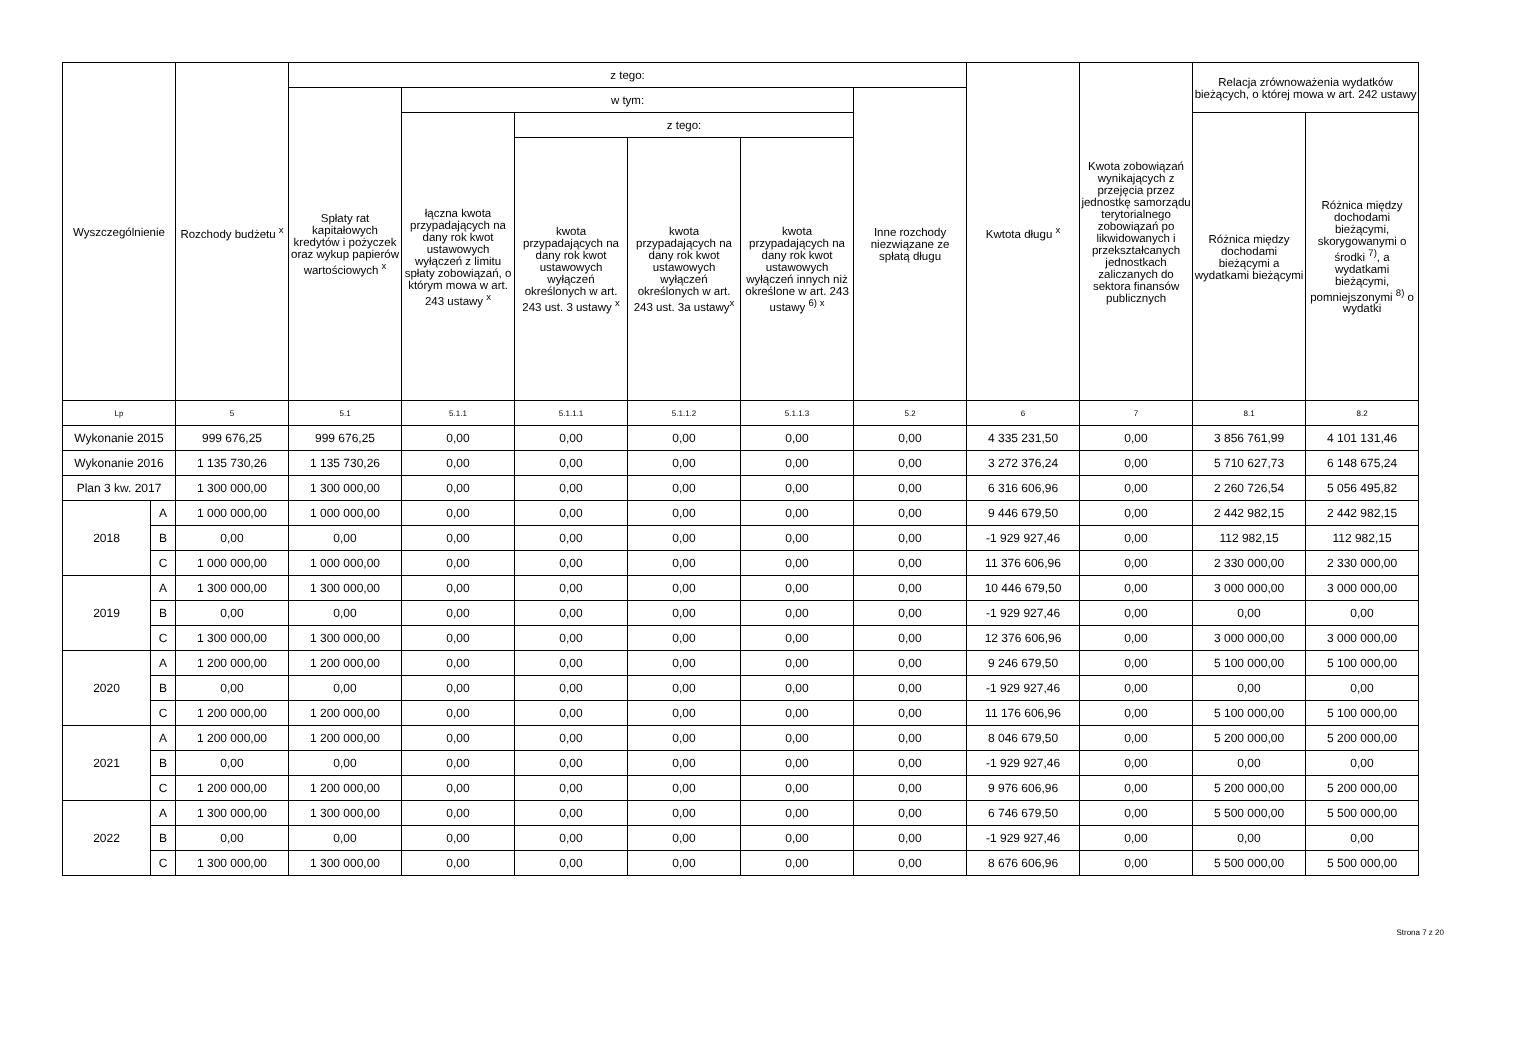| Wyszczególnienie | | Rozchody budżetu <sup>x</sup> | z tego: | | | | | | Kwtota długu <sup>x</sup> | Kwota zobowiązań wynikających z przejęcia przez jednostkę samorządu terytorialnego zobowiązań po likwidowanych i przekształcanych jednostkach zaliczanych do sektora finansów publicznych | Relacja zrównoważenia wydatków bieżących, o której mowa w art. 242 ustawy | |
| --- | --- | --- | --- | --- | --- | --- | --- | --- | --- | --- | --- | --- |
| | | | Spłaty rat kapitałowych kredytów i pożyczek oraz wykup papierów wartościowych <sup>x</sup> | w tym: | | | | Inne rozchody niezwiązane ze spłatą długu | | | | |
| | | | | łączna kwota przypadających na dany rok kwot ustawowych wyłączeń z limitu spłaty zobowiązań, o którym mowa w art. 243 ustawy <sup>x</sup> | z tego: | | | | | | Różnica między dochodami bieżącymi a wydatkami bieżącymi | Różnica między dochodami bieżącymi, skorygowanymi o środki <sup>7)</sup>, a wydatkami bieżącymi, pomniejszonymi <sup>8)</sup> o wydatki |
| | | | | | kwota przypadających na dany rok kwot ustawowych wyłączeń określonych w art. 243 ust. 3 ustawy <sup>x</sup> | kwota przypadających na dany rok kwot ustawowych wyłączeń określonych w art. 243 ust. 3a ustawy<sup>x</sup> | kwota przypadających na dany rok kwot ustawowych wyłączeń innych niż określone w art. 243 ustawy <sup>6) x</sup> | | | | | |
| Lp | | 5 | 5.1 | 5.1.1 | 5.1.1.1 | 5.1.1.2 | 5.1.1.3 | 5.2 | 6 | 7 | 8.1 | 8.2 |
| Wykonanie 2015 | | 999 676,25 | 999 676,25 | 0,00 | 0,00 | 0,00 | 0,00 | 0,00 | 4 335 231,50 | 0,00 | 3 856 761,99 | 4 101 131,46 |
| Wykonanie 2016 | | 1 135 730,26 | 1 135 730,26 | 0,00 | 0,00 | 0,00 | 0,00 | 0,00 | 3 272 376,24 | 0,00 | 5 710 627,73 | 6 148 675,24 |
| Plan 3 kw. 2017 | | 1 300 000,00 | 1 300 000,00 | 0,00 | 0,00 | 0,00 | 0,00 | 0,00 | 6 316 606,96 | 0,00 | 2 260 726,54 | 5 056 495,82 |
| 2018 | A | 1 000 000,00 | 1 000 000,00 | 0,00 | 0,00 | 0,00 | 0,00 | 0,00 | 9 446 679,50 | 0,00 | 2 442 982,15 | 2 442 982,15 |
| | B | 0,00 | 0,00 | 0,00 | 0,00 | 0,00 | 0,00 | 0,00 | -1 929 927,46 | 0,00 | 112 982,15 | 112 982,15 |
| | C | 1 000 000,00 | 1 000 000,00 | 0,00 | 0,00 | 0,00 | 0,00 | 0,00 | 11 376 606,96 | 0,00 | 2 330 000,00 | 2 330 000,00 |
| 2019 | A | 1 300 000,00 | 1 300 000,00 | 0,00 | 0,00 | 0,00 | 0,00 | 0,00 | 10 446 679,50 | 0,00 | 3 000 000,00 | 3 000 000,00 |
| | B | 0,00 | 0,00 | 0,00 | 0,00 | 0,00 | 0,00 | 0,00 | -1 929 927,46 | 0,00 | 0,00 | 0,00 |
| | C | 1 300 000,00 | 1 300 000,00 | 0,00 | 0,00 | 0,00 | 0,00 | 0,00 | 12 376 606,96 | 0,00 | 3 000 000,00 | 3 000 000,00 |
| 2020 | A | 1 200 000,00 | 1 200 000,00 | 0,00 | 0,00 | 0,00 | 0,00 | 0,00 | 9 246 679,50 | 0,00 | 5 100 000,00 | 5 100 000,00 |
| | B | 0,00 | 0,00 | 0,00 | 0,00 | 0,00 | 0,00 | 0,00 | -1 929 927,46 | 0,00 | 0,00 | 0,00 |
| | C | 1 200 000,00 | 1 200 000,00 | 0,00 | 0,00 | 0,00 | 0,00 | 0,00 | 11 176 606,96 | 0,00 | 5 100 000,00 | 5 100 000,00 |
| 2021 | A | 1 200 000,00 | 1 200 000,00 | 0,00 | 0,00 | 0,00 | 0,00 | 0,00 | 8 046 679,50 | 0,00 | 5 200 000,00 | 5 200 000,00 |
| | B | 0,00 | 0,00 | 0,00 | 0,00 | 0,00 | 0,00 | 0,00 | -1 929 927,46 | 0,00 | 0,00 | 0,00 |
| | C | 1 200 000,00 | 1 200 000,00 | 0,00 | 0,00 | 0,00 | 0,00 | 0,00 | 9 976 606,96 | 0,00 | 5 200 000,00 | 5 200 000,00 |
| 2022 | A | 1 300 000,00 | 1 300 000,00 | 0,00 | 0,00 | 0,00 | 0,00 | 0,00 | 6 746 679,50 | 0,00 | 5 500 000,00 | 5 500 000,00 |
| | B | 0,00 | 0,00 | 0,00 | 0,00 | 0,00 | 0,00 | 0,00 | -1 929 927,46 | 0,00 | 0,00 | 0,00 |
| | C | 1 300 000,00 | 1 300 000,00 | 0,00 | 0,00 | 0,00 | 0,00 | 0,00 | 8 676 606,96 | 0,00 | 5 500 000,00 | 5 500 000,00 |
Strona 7 z 20